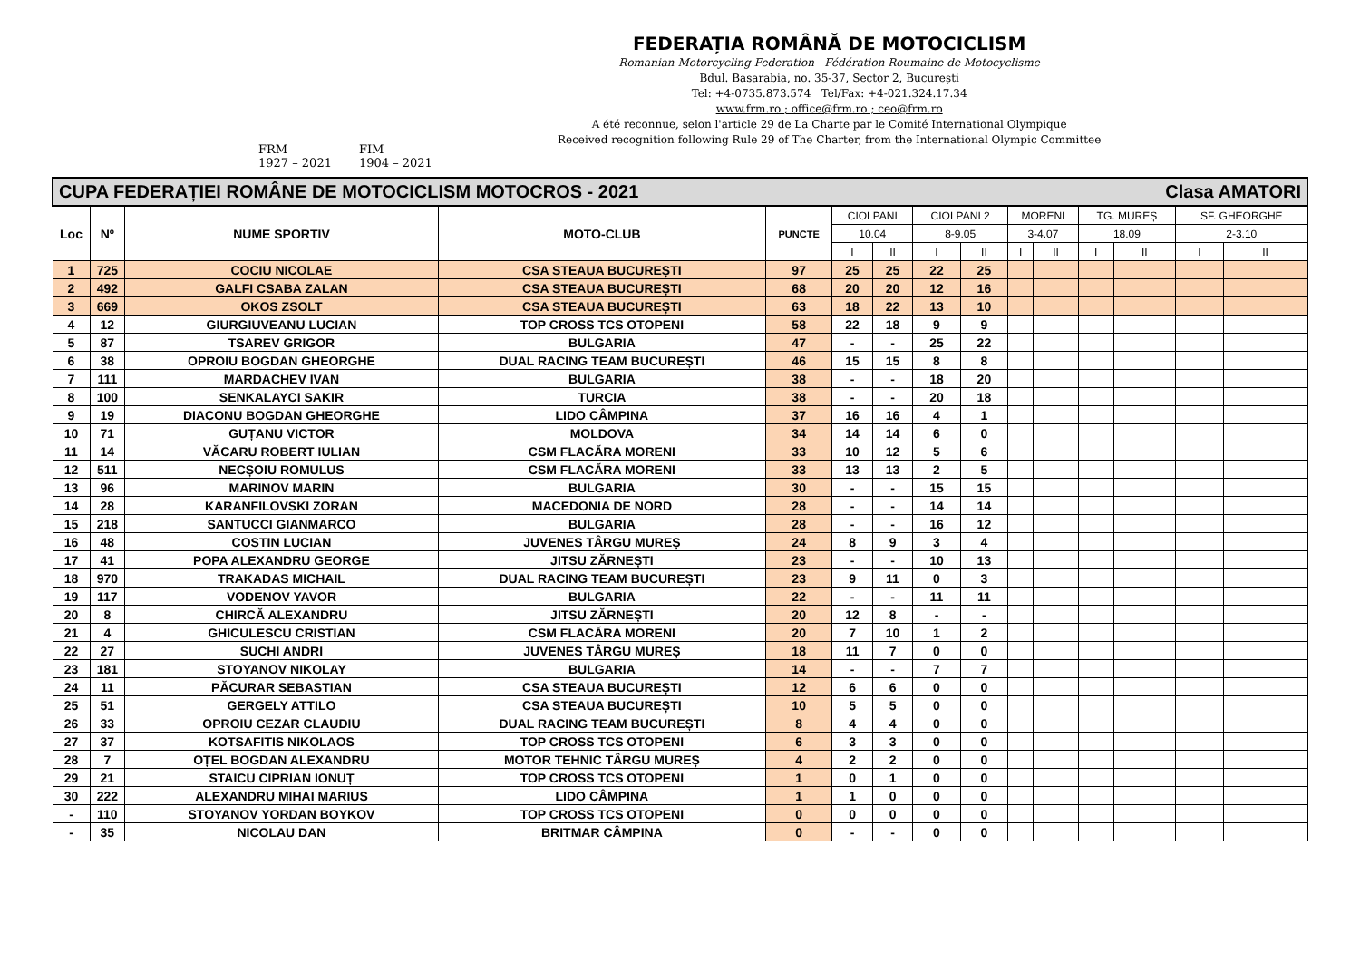FRM
1927 – 2021 FIM
1904 – 2021
FEDERAȚIA ROMÂNĂ DE MOTOCICLISM
Romanian Motorcycling Federation Fédération Roumaine de Motocyclisme
Bdul. Basarabia, no. 35-37, Sector 2, București
Tel: +4-0735.873.574 Tel/Fax: +4-021.324.17.34
www.frm.ro ; office@frm.ro ; ceo@frm.ro
A été reconnue, selon l'article 29 de La Charte par le Comité International Olympique
Received recognition following Rule 29 of The Charter, from the International Olympic Committee
| CUPA FEDERAȚIEI ROMÂNE DE MOTOCICLISM MOTOCROS - 2021 Clasa AMATORI | | | | | | | | | | | | | | |
| Loc | Nº | NUME SPORTIV | MOTO-CLUB | PUNCTE | CIOLPANI | | CIOLPANI 2 | | MORENI | | TG. MUREȘ | | SF. GHEORGHE | |
| | | | | | 10.04 | | 8-9.05 | | 3-4.07 | | 18.09 | | 2-3.10 | |
| | | | | | I | II | I | II | I | II | I | II | I | II |
| 1 | 725 | COCIU NICOLAE | CSA STEAUA BUCUREȘTI | 97 | 25 | 25 | 22 | 25 | | | | | | |
| 2 | 492 | GALFI CSABA ZALAN | CSA STEAUA BUCUREȘTI | 68 | 20 | 20 | 12 | 16 | | | | | | |
| 3 | 669 | OKOS ZSOLT | CSA STEAUA BUCUREȘTI | 63 | 18 | 22 | 13 | 10 | | | | | | |
| 4 | 12 | GIURGIUVEANU LUCIAN | TOP CROSS TCS OTOPENI | 58 | 22 | 18 | 9 | 9 | | | | | | |
| 5 | 87 | TSAREV GRIGOR | BULGARIA | 47 | - | - | 25 | 22 | | | | | | |
| 6 | 38 | OPROIU BOGDAN GHEORGHE | DUAL RACING TEAM BUCUREȘTI | 46 | 15 | 15 | 8 | 8 | | | | | | |
| 7 | 111 | MARDACHEV IVAN | BULGARIA | 38 | - | - | 18 | 20 | | | | | | |
| 8 | 100 | SENKALAYCI SAKIR | TURCIA | 38 | - | - | 20 | 18 | | | | | | |
| 9 | 19 | DIACONU BOGDAN GHEORGHE | LIDO CÂMPINA | 37 | 16 | 16 | 4 | 1 | | | | | | |
| 10 | 71 | GUȚANU VICTOR | MOLDOVA | 34 | 14 | 14 | 6 | 0 | | | | | | |
| 11 | 14 | VĂCARU ROBERT IULIAN | CSM FLACĂRA MORENI | 33 | 10 | 12 | 5 | 6 | | | | | | |
| 12 | 511 | NECȘOIU ROMULUS | CSM FLACĂRA MORENI | 33 | 13 | 13 | 2 | 5 | | | | | | |
| 13 | 96 | MARINOV MARIN | BULGARIA | 30 | - | - | 15 | 15 | | | | | | |
| 14 | 28 | KARANFILOVSKI ZORAN | MACEDONIA DE NORD | 28 | - | - | 14 | 14 | | | | | | |
| 15 | 218 | SANTUCCI GIANMARCO | BULGARIA | 28 | - | - | 16 | 12 | | | | | | |
| 16 | 48 | COSTIN LUCIAN | JUVENES TÂRGU MUREȘ | 24 | 8 | 9 | 3 | 4 | | | | | | |
| 17 | 41 | POPA ALEXANDRU GEORGE | JITSU ZĂRNEȘTI | 23 | - | - | 10 | 13 | | | | | | |
| 18 | 970 | TRAKADAS MICHAIL | DUAL RACING TEAM BUCUREȘTI | 23 | 9 | 11 | 0 | 3 | | | | | | |
| 19 | 117 | VODENOV YAVOR | BULGARIA | 22 | - | - | 11 | 11 | | | | | | |
| 20 | 8 | CHIRCĂ ALEXANDRU | JITSU ZĂRNEȘTI | 20 | 12 | 8 | - | - | | | | | | |
| 21 | 4 | GHICULESCU CRISTIAN | CSM FLACĂRA MORENI | 20 | 7 | 10 | 1 | 2 | | | | | | |
| 22 | 27 | SUCHI ANDRI | JUVENES TÂRGU MUREȘ | 18 | 11 | 7 | 0 | 0 | | | | | | |
| 23 | 181 | STOYANOV NIKOLAY | BULGARIA | 14 | - | - | 7 | 7 | | | | | | |
| 24 | 11 | PĂCURAR SEBASTIAN | CSA STEAUA BUCUREȘTI | 12 | 6 | 6 | 0 | 0 | | | | | | |
| 25 | 51 | GERGELY ATTILO | CSA STEAUA BUCUREȘTI | 10 | 5 | 5 | 0 | 0 | | | | | | |
| 26 | 33 | OPROIU CEZAR CLAUDIU | DUAL RACING TEAM BUCUREȘTI | 8 | 4 | 4 | 0 | 0 | | | | | | |
| 27 | 37 | KOTSAFITIS NIKOLAOS | TOP CROSS TCS OTOPENI | 6 | 3 | 3 | 0 | 0 | | | | | | |
| 28 | 7 | OȚEL BOGDAN ALEXANDRU | MOTOR TEHNIC TÂRGU MUREȘ | 4 | 2 | 2 | 0 | 0 | | | | | | |
| 29 | 21 | STAICU CIPRIAN IONUȚ | TOP CROSS TCS OTOPENI | 1 | 0 | 1 | 0 | 0 | | | | | | |
| 30 | 222 | ALEXANDRU MIHAI MARIUS | LIDO CÂMPINA | 1 | 1 | 0 | 0 | 0 | | | | | | |
| - | 110 | STOYANOV YORDAN BOYKOV | TOP CROSS TCS OTOPENI | 0 | 0 | 0 | 0 | 0 | | | | | | |
| - | 35 | NICOLAU DAN | BRITMAR CÂMPINA | 0 | - | - | 0 | 0 | | | | | | |